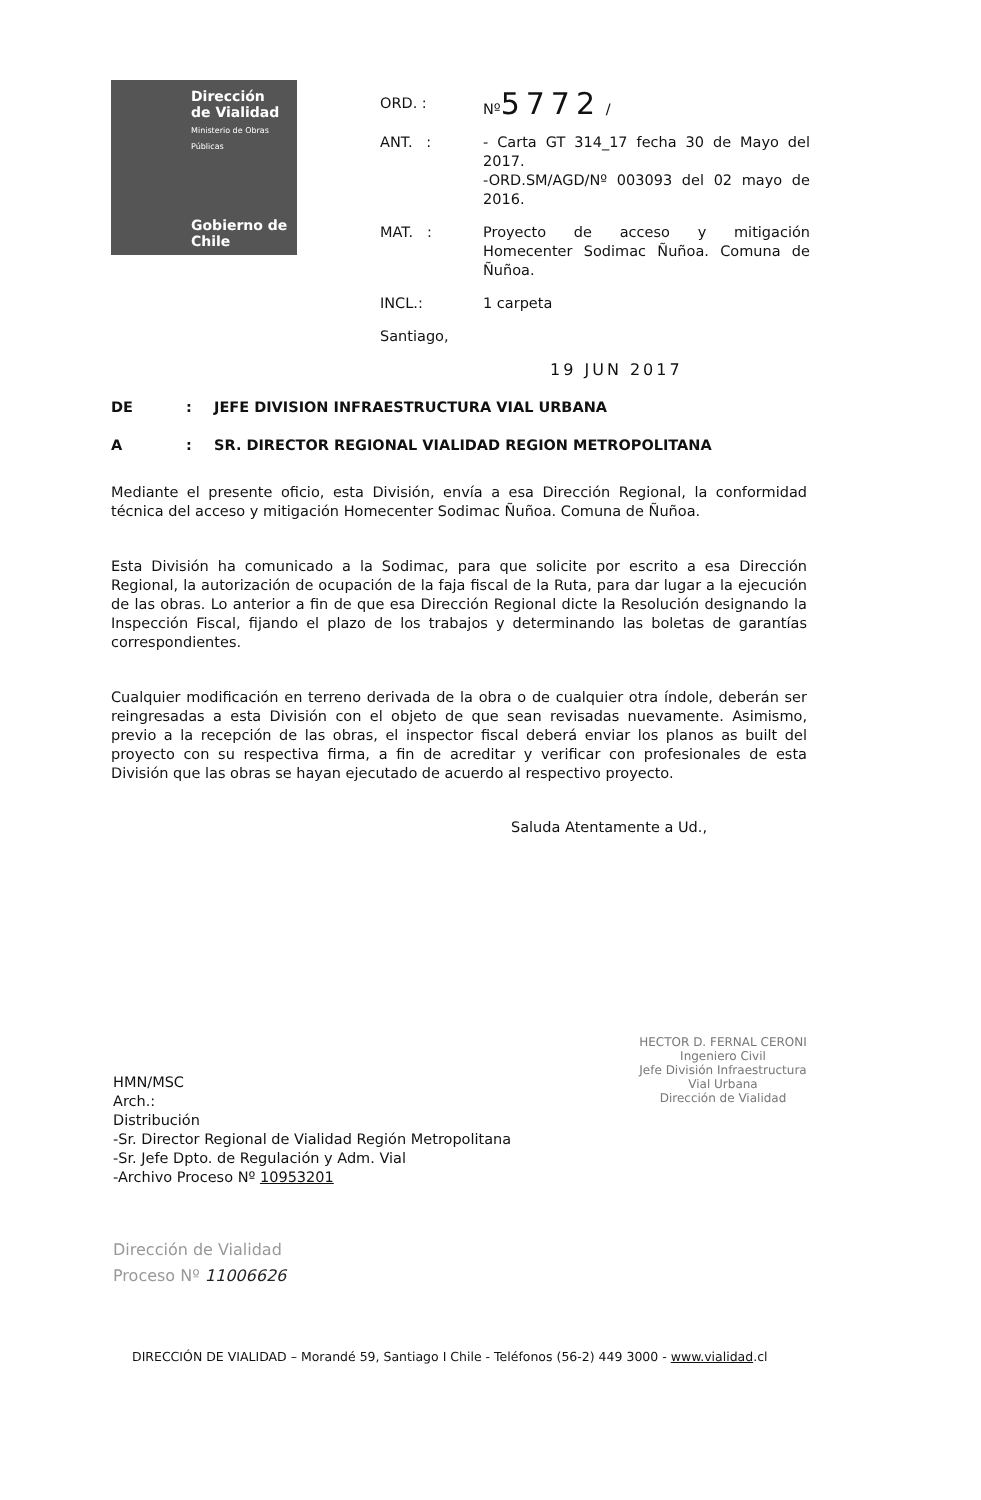Dirección de Vialidad
Ministerio de Obras Públicas
Gobierno de Chile
ORD. : Nº5772 /
ANT. : - Carta GT 314_17 fecha 30 de Mayo del 2017.
-ORD.SM/AGD/Nº 003093 del 02 mayo de 2016.
MAT. : Proyecto de acceso y mitigación Homecenter Sodimac Ñuñoa. Comuna de Ñuñoa.
INCL.: 1 carpeta
Santiago,
19 JUN 2017
DE: JEFE DIVISION INFRAESTRUCTURA VIAL URBANA
A: SR. DIRECTOR REGIONAL VIALIDAD REGION METROPOLITANA
Mediante el presente oficio, esta División, envía a esa Dirección Regional, la conformidad técnica del acceso y mitigación Homecenter Sodimac Ñuñoa. Comuna de Ñuñoa.
Esta División ha comunicado a la Sodimac, para que solicite por escrito a esa Dirección Regional, la autorización de ocupación de la faja fiscal de la Ruta, para dar lugar a la ejecución de las obras. Lo anterior a fin de que esa Dirección Regional dicte la Resolución designando la Inspección Fiscal, fijando el plazo de los trabajos y determinando las boletas de garantías correspondientes.
Cualquier modificación en terreno derivada de la obra o de cualquier otra índole, deberán ser reingresadas a esta División con el objeto de que sean revisadas nuevamente. Asimismo, previo a la recepción de las obras, el inspector fiscal deberá enviar los planos as built del proyecto con su respectiva firma, a fin de acreditar y verificar con profesionales de esta División que las obras se hayan ejecutado de acuerdo al respectivo proyecto.
Saluda Atentamente a Ud.,
HMN/MSC
Arch.:
Distribución
-Sr. Director Regional de Vialidad Región Metropolitana
-Sr. Jefe Dpto. de Regulación y Adm. Vial
-Archivo Proceso Nº 10953201
HECTOR D. FERNAL CERONI
Ingeniero Civil
Jefe División Infraestructura
Vial Urbana
Dirección de Vialidad
Dirección de Vialidad
Proceso Nº 11006626
DIRECCIÓN DE VIALIDAD – Morandé 59, Santiago I Chile - Teléfonos (56-2) 449 3000 - www.vialidad.cl